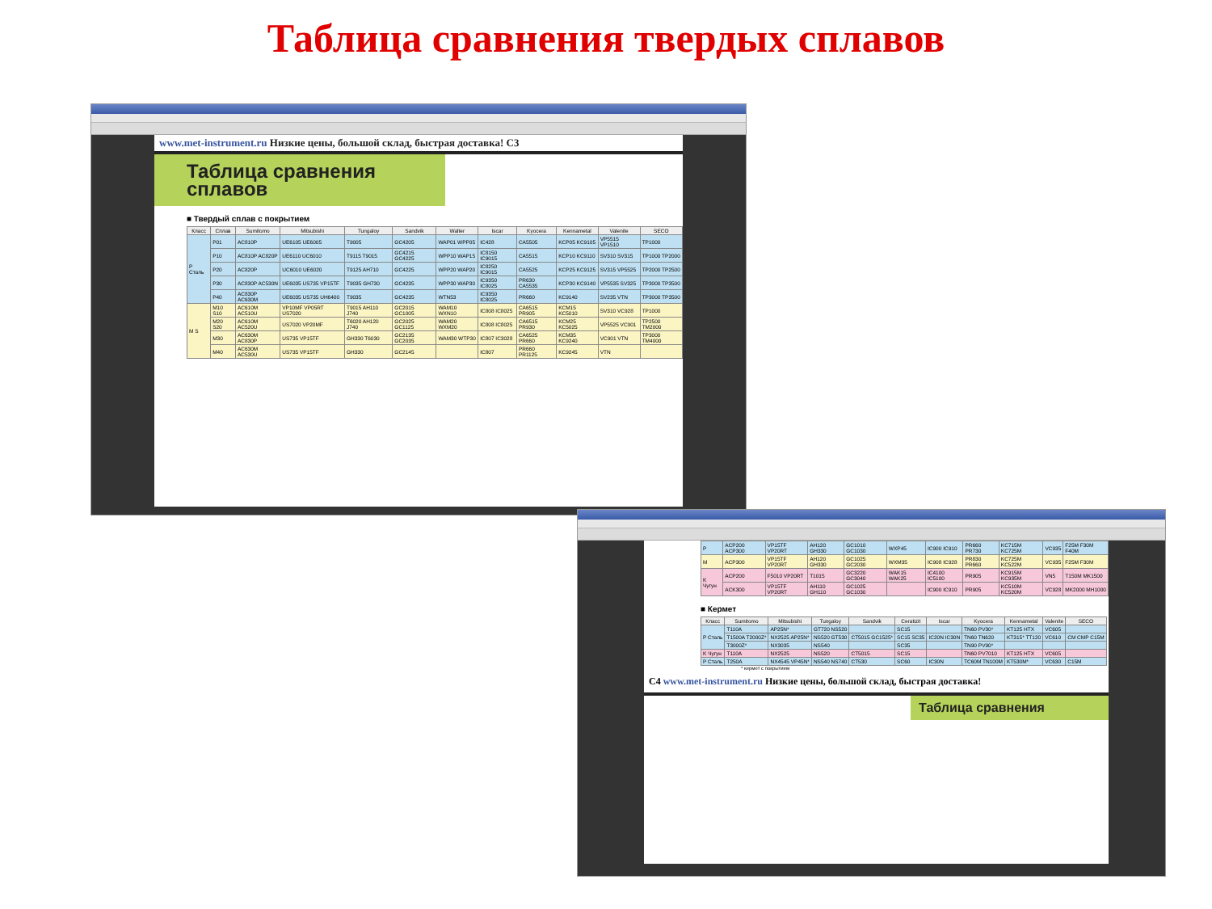Таблица сравнения твердых сплавов
www.met-instrument.ru Низкие цены, большой склад, быстрая доставка! C3
Таблица сравнения
сплавов
■ Твердый сплав с покрытием
| Класс | Сплав | Sumitomo | Mitsubishi | Tungaloy | Sandvik | Walter | Iscar | Kyocera | Kennametal | Valenite | SECO |
| --- | --- | --- | --- | --- | --- | --- | --- | --- | --- | --- | --- |
| P Сталь | P01 | AC810P | UE6105 UE6005 | T9005 | GC4205 | WAP01 WPP05 | IC428 | CA5505 | KCP05 KC9105 | VP5515 VP1510 | TP1000 |
| | P10 | AC810P AC820P | UE6110 UC6010 | T9115 T9015 | GC4215 GC4225 | WPP10 WAP15 | IC8150 IC9015 | CA5515 | KCP10 KC9110 | SV310 SV315 | TP1000 TP2000 |
| | P20 | AC820P | UC6010 UE6020 | T9125 AH710 | GC4225 | WPP20 WAP20 | IC8250 IC9015 | CA5525 | KCP25 KC9125 | SV315 VP5525 | TP2000 TP2500 |
| | P30 | AC830P AC530N | UE6035 US735 VP15TF | T9035 GH730 | GC4235 | WPP30 WAP30 | IC9350 IC8025 | PR630 CA5535 | KCP30 KC9140 | VP5535 SV325 | TP3000 TP3500 |
| | P40 | AC830P AC630M | UE6035 US735 UH6400 | T9035 | GC4235 | WTN53 | IC9350 IC8025 | PR660 | KC9140 | SV235 VTN | TP3000 TP3500 |
| M S | M10 S10 | AC610M AC510U | VP10MF VP05RT US7020 | T9015 AH110 J740 | GC2015 GC1005 | WAM10 WXN10 | IC808 IC8025 | CA6515 PR905 | KCM15 KC5010 | SV310 VC928 | TP1000 |
| | M20 S20 | AC610M AC520U | US7020 VP20MF | T6020 AH120 J740 | GC2025 GC1125 | WAM20 WXM20 | IC808 IC8025 | CA6515 PR930 | KCM25 KC5025 | VP5525 VC901 | TP2500 TM2000 |
| | M30 | AC630M AC830P | US735 VP15TF | GH330 T6030 | GC2135 GC2035 | WAM30 WTP30 | IC807 IC3028 | CA6525 PR660 | KCM35 KC9240 | VC901 VTN | TP3000 TM4000 |
| | M40 | AC630M AC530U | US735 VP15TF | GH330 | GC2145 | | IC807 | PR660 PR1125 | KC9245 | VTN | |
| P | ACP200 ACP300 | VP15TF VP20RT | AH120 GH330 | GC1010 GC1030 | WXP45 | IC900 IC910 | PR660 PR730 | KC715M KC725M | VC935 | F25M F30M F40M |
| M | ACP300 | VP15TF VP20RT | AH120 GH330 | GC1025 GC2030 | WXM35 | IC908 IC928 | PR830 PR660 | KC725M KC522M | VC935 | F25M F30M |
| K Чугун | ACP200 | F5010 VP20RT | T1015 | GC3220 GC3040 | WAK15 WAK25 | IC4100 IC5100 | PR905 | KC915M KC935M | VN5 | T150M MK1500 |
| | ACK300 | VP15TF VP20RT | AH110 GH110 | GC1025 GC1030 | | IC900 IC910 | PR905 | KC510M KC520M | VC928 | MK2000 MH1000 |
■ Кермет
| Класс | Sumitomo | Mitsubishi | Tungaloy | Sandvik | Ceratizit | Iscar | Kyocera | Kennametal | Valenite | SECO |
| --- | --- | --- | --- | --- | --- | --- | --- | --- | --- | --- |
| P Сталь | T110A | AP25N* | GT720 NS520 | | SC15 | | TN60 PV30* | KT125 HTX | VC605 | |
| | T1500A T2000Z* | NX2525 AP25N* | NS520 GT530 | CT5015 GC1525* | SC15 SC35 | IC20N IC30N | TN60 TN620 | KT315* TT120 | VC610 | CM CMP C15M |
| | T3000Z* | NX3035 | NS540 | | SC35 | | TN90 PV90* | | | |
| K Чугун | T110A | NX2525 | NS520 | CT5015 | SC15 | | TN60 PV7010 | KT125 HTX | VC605 | |
| P Сталь | T250A | NX4545 VP45N* | NS540 NS740 | CT530 | SC60 | IC30N | TC60M TN100M | KT530M* | VC630 | C15M |
* кермет с покрытием
C4 www.met-instrument.ru Низкие цены, большой склад, быстрая доставка!
Таблица сравнения